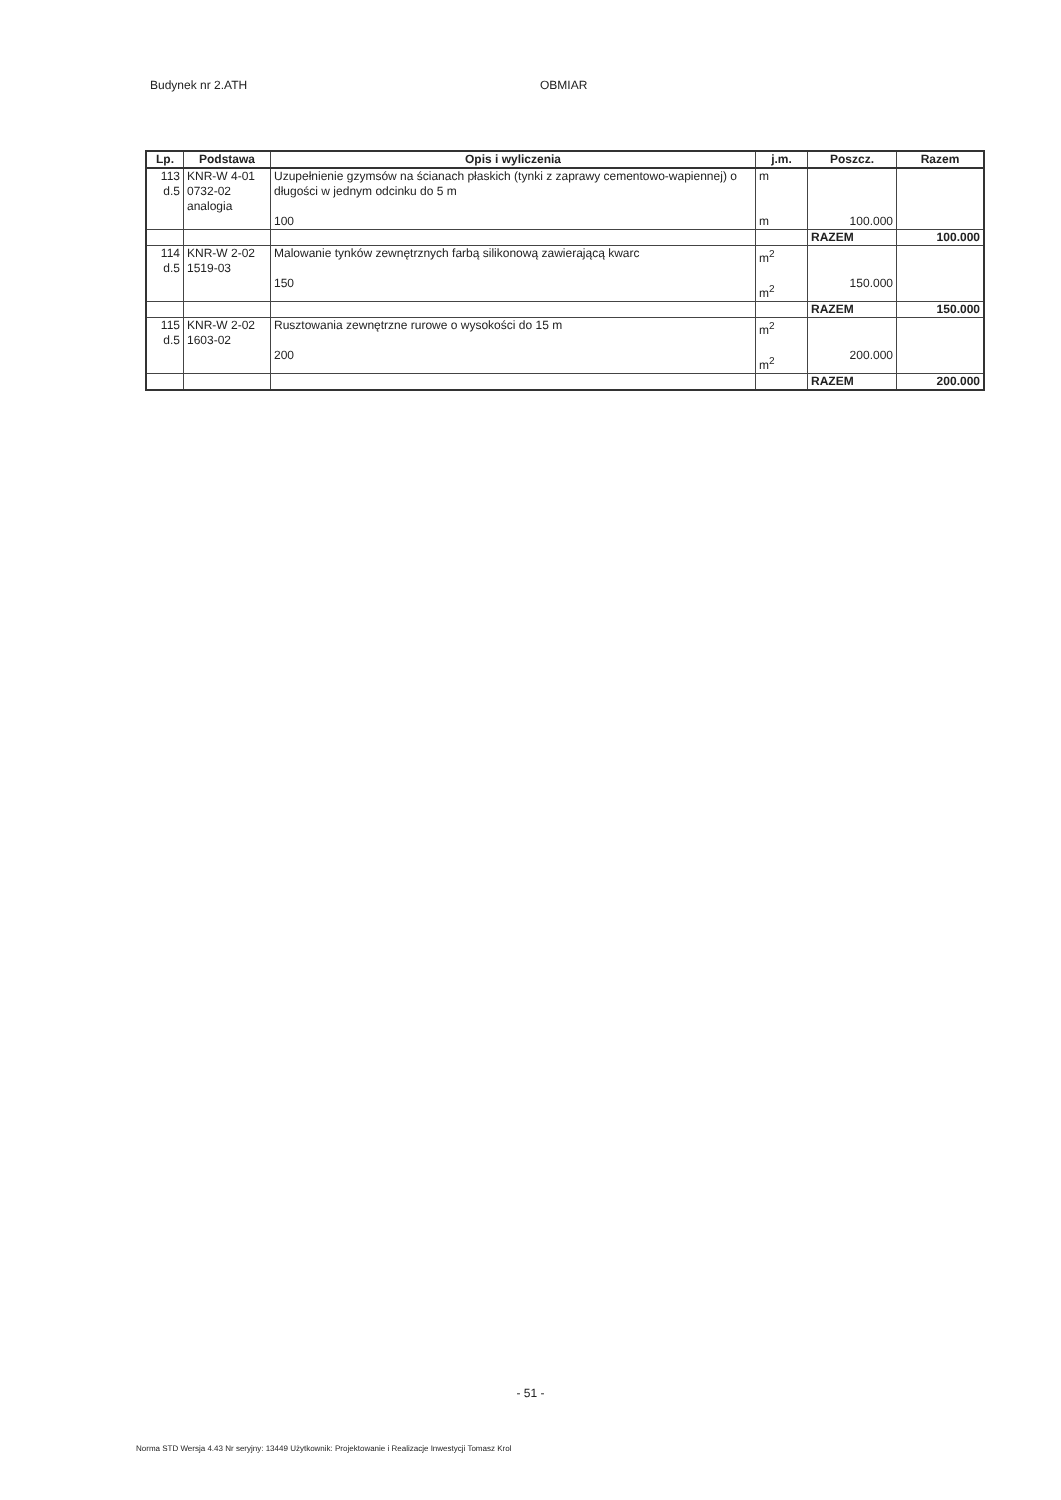Budynek nr 2.ATH OBMIAR
| Lp. | Podstawa | Opis i wyliczenia | j.m. | Poszcz. | Razem |
| --- | --- | --- | --- | --- | --- |
| 113 d.5 | KNR-W 4-01 0732-02 analogia | Uzupełnienie gzymsów na ścianach płaskich (tynki z zaprawy cementowo-wapiennej) o długości w jednym odcinku do 5 m 100 | m m | 100.000 | |
| | | | | RAZEM | 100.000 |
| 114 d.5 | KNR-W 2-02 1519-03 | Malowanie tynków zewnętrznych farbą silikonową zawierającą kwarc 150 | m<sup>2</sup> m<sup>2</sup> | 150.000 | |
| | | | | RAZEM | 150.000 |
| 115 d.5 | KNR-W 2-02 1603-02 | Rusztowania zewnętrzne rurowe o wysokości do 15 m 200 | m<sup>2</sup> m<sup>2</sup> | 200.000 | |
| | | | | RAZEM | 200.000 |
- 51 -
Norma STD Wersja 4.43 Nr seryjny: 13449 Użytkownik: Projektowanie i Realizacje Inwestycji Tomasz Krol